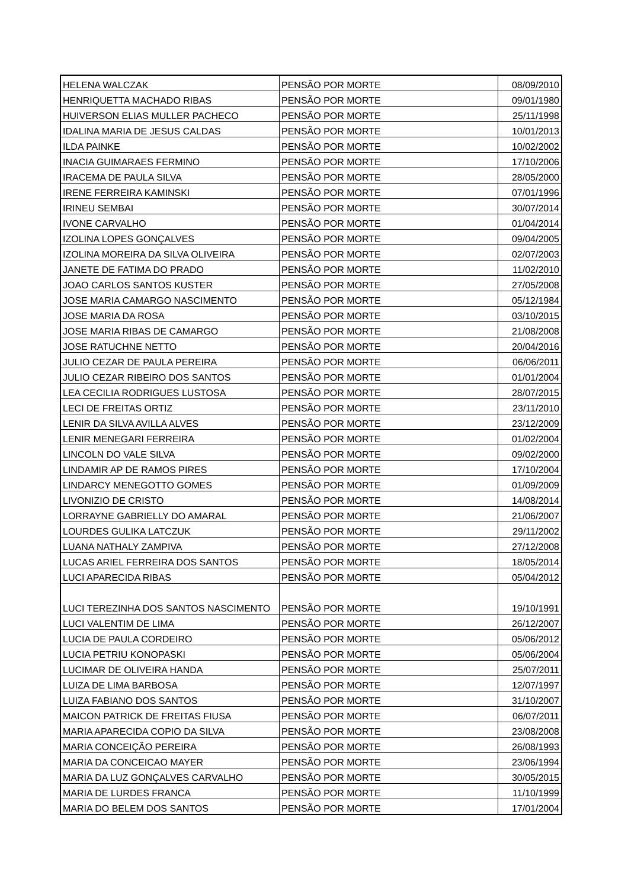| HELENA WALCZAK | PENSÃO POR MORTE | 08/09/2010 |
| HENRIQUETTA MACHADO RIBAS | PENSÃO POR MORTE | 09/01/1980 |
| HUIVERSON ELIAS MULLER PACHECO | PENSÃO POR MORTE | 25/11/1998 |
| IDALINA MARIA DE JESUS CALDAS | PENSÃO POR MORTE | 10/01/2013 |
| ILDA PAINKE | PENSÃO POR MORTE | 10/02/2002 |
| INACIA GUIMARAES FERMINO | PENSÃO POR MORTE | 17/10/2006 |
| IRACEMA DE PAULA SILVA | PENSÃO POR MORTE | 28/05/2000 |
| IRENE FERREIRA KAMINSKI | PENSÃO POR MORTE | 07/01/1996 |
| IRINEU SEMBAI | PENSÃO POR MORTE | 30/07/2014 |
| IVONE CARVALHO | PENSÃO POR MORTE | 01/04/2014 |
| IZOLINA LOPES GONÇALVES | PENSÃO POR MORTE | 09/04/2005 |
| IZOLINA MOREIRA DA SILVA OLIVEIRA | PENSÃO POR MORTE | 02/07/2003 |
| JANETE DE FATIMA DO PRADO | PENSÃO POR MORTE | 11/02/2010 |
| JOAO CARLOS SANTOS KUSTER | PENSÃO POR MORTE | 27/05/2008 |
| JOSE MARIA CAMARGO NASCIMENTO | PENSÃO POR MORTE | 05/12/1984 |
| JOSE MARIA DA ROSA | PENSÃO POR MORTE | 03/10/2015 |
| JOSE MARIA RIBAS DE CAMARGO | PENSÃO POR MORTE | 21/08/2008 |
| JOSE RATUCHNE NETTO | PENSÃO POR MORTE | 20/04/2016 |
| JULIO CEZAR DE PAULA PEREIRA | PENSÃO POR MORTE | 06/06/2011 |
| JULIO CEZAR RIBEIRO DOS SANTOS | PENSÃO POR MORTE | 01/01/2004 |
| LEA CECILIA RODRIGUES LUSTOSA | PENSÃO POR MORTE | 28/07/2015 |
| LECI DE FREITAS ORTIZ | PENSÃO POR MORTE | 23/11/2010 |
| LENIR DA SILVA AVILLA ALVES | PENSÃO POR MORTE | 23/12/2009 |
| LENIR MENEGARI FERREIRA | PENSÃO POR MORTE | 01/02/2004 |
| LINCOLN DO VALE SILVA | PENSÃO POR MORTE | 09/02/2000 |
| LINDAMIR AP DE RAMOS PIRES | PENSÃO POR MORTE | 17/10/2004 |
| LINDARCY MENEGOTTO GOMES | PENSÃO POR MORTE | 01/09/2009 |
| LIVONIZIO DE CRISTO | PENSÃO POR MORTE | 14/08/2014 |
| LORRAYNE GABRIELLY DO AMARAL | PENSÃO POR MORTE | 21/06/2007 |
| LOURDES GULIKA LATCZUK | PENSÃO POR MORTE | 29/11/2002 |
| LUANA NATHALY ZAMPIVA | PENSÃO POR MORTE | 27/12/2008 |
| LUCAS ARIEL FERREIRA DOS SANTOS | PENSÃO POR MORTE | 18/05/2014 |
| LUCI APARECIDA RIBAS | PENSÃO POR MORTE | 05/04/2012 |
| LUCI TEREZINHA DOS SANTOS NASCIMENTO | PENSÃO POR MORTE | 19/10/1991 |
| LUCI VALENTIM DE LIMA | PENSÃO POR MORTE | 26/12/2007 |
| LUCIA DE PAULA CORDEIRO | PENSÃO POR MORTE | 05/06/2012 |
| LUCIA PETRIU KONOPASKI | PENSÃO POR MORTE | 05/06/2004 |
| LUCIMAR DE OLIVEIRA HANDA | PENSÃO POR MORTE | 25/07/2011 |
| LUIZA DE LIMA BARBOSA | PENSÃO POR MORTE | 12/07/1997 |
| LUIZA FABIANO DOS SANTOS | PENSÃO POR MORTE | 31/10/2007 |
| MAICON PATRICK DE FREITAS FIUSA | PENSÃO POR MORTE | 06/07/2011 |
| MARIA APARECIDA COPIO DA SILVA | PENSÃO POR MORTE | 23/08/2008 |
| MARIA CONCEIÇÃO PEREIRA | PENSÃO POR MORTE | 26/08/1993 |
| MARIA DA CONCEICAO MAYER | PENSÃO POR MORTE | 23/06/1994 |
| MARIA DA LUZ GONÇALVES CARVALHO | PENSÃO POR MORTE | 30/05/2015 |
| MARIA DE LURDES FRANCA | PENSÃO POR MORTE | 11/10/1999 |
| MARIA DO BELEM DOS SANTOS | PENSÃO POR MORTE | 17/01/2004 |